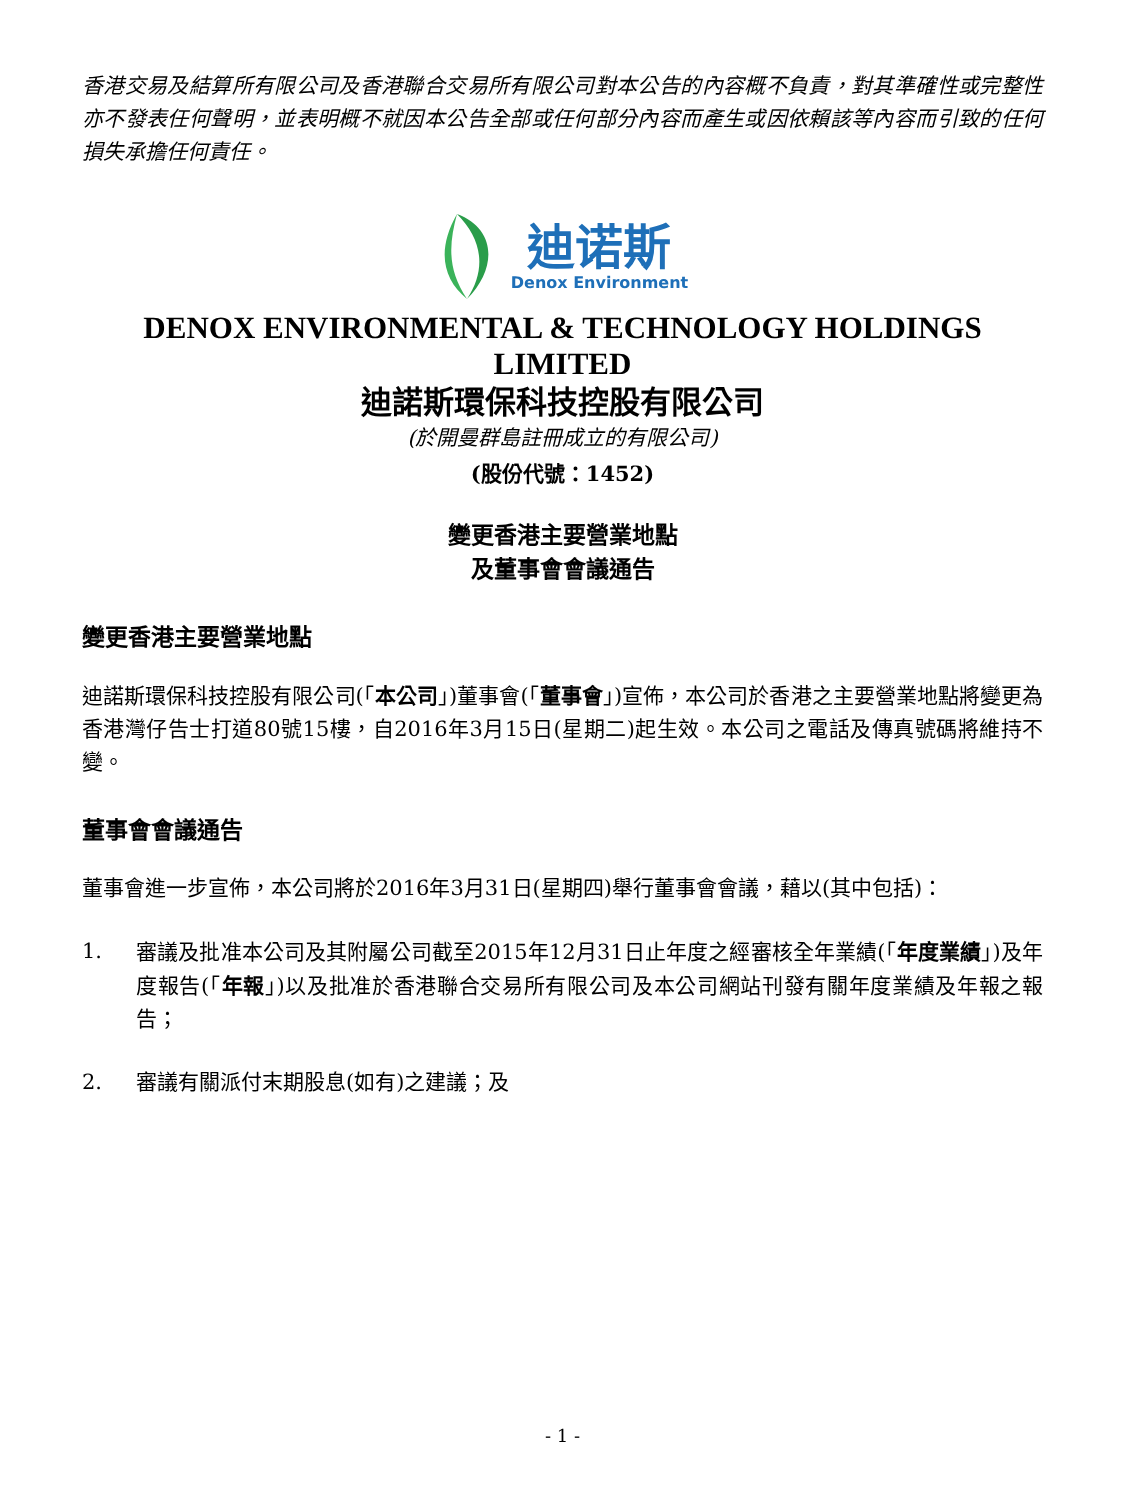香港交易及結算所有限公司及香港聯合交易所有限公司對本公告的內容概不負責，對其準確性或完整性亦不發表任何聲明，並表明概不就因本公告全部或任何部分內容而產生或因依賴該等內容而引致的任何損失承擔任何責任。
迪诺斯
Denox Environment
DENOX ENVIRONMENTAL & TECHNOLOGY HOLDINGS LIMITED
迪諾斯環保科技控股有限公司
(於開曼群島註冊成立的有限公司)
(股份代號：1452)
變更香港主要營業地點
及董事會會議通告
變更香港主要營業地點
迪諾斯環保科技控股有限公司(「本公司」)董事會(「董事會」)宣佈，本公司於香港之主要營業地點將變更為香港灣仔告士打道80號15樓，自2016年3月15日(星期二)起生效。本公司之電話及傳真號碼將維持不變。
董事會會議通告
董事會進一步宣佈，本公司將於2016年3月31日(星期四)舉行董事會會議，藉以(其中包括)：
1. 審議及批准本公司及其附屬公司截至2015年12月31日止年度之經審核全年業績(「年度業績」)及年度報告(「年報」)以及批准於香港聯合交易所有限公司及本公司網站刊發有關年度業績及年報之報告；
2. 審議有關派付末期股息(如有)之建議；及
- 1 -